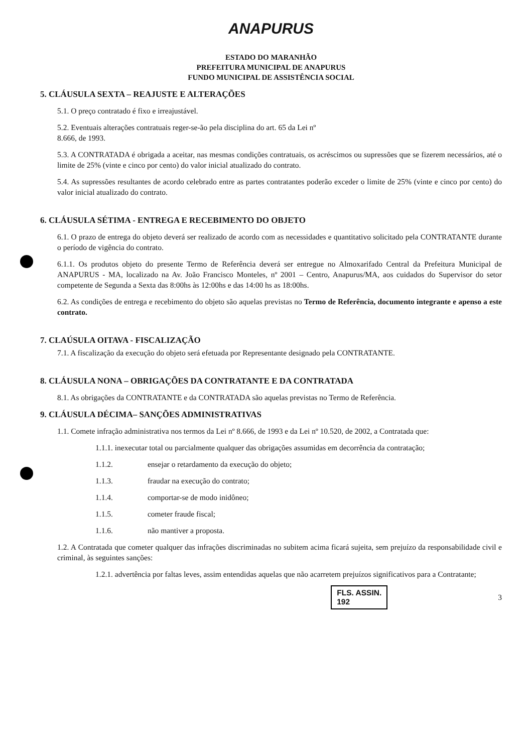ANAPURUS
ESTADO DO MARANHÃO
PREFEITURA MUNICIPAL DE ANAPURUS
FUNDO MUNICIPAL DE ASSISTÊNCIA SOCIAL
5. CLÁUSULA SEXTA – REAJUSTE E ALTERAÇÕES
5.1. O preço contratado é fixo e irreajustável.
5.2. Eventuais alterações contratuais reger-se-ão pela disciplina do art. 65 da Lei nº
8.666, de 1993.
5.3. A CONTRATADA é obrigada a aceitar, nas mesmas condições contratuais, os acréscimos ou supressões que se fizerem necessários, até o limite de 25% (vinte e cinco por cento) do valor inicial atualizado do contrato.
5.4. As supressões resultantes de acordo celebrado entre as partes contratantes poderão exceder o limite de 25% (vinte e cinco por cento) do valor inicial atualizado do contrato.
6. CLÁUSULA SÉTIMA - ENTREGA E RECEBIMENTO DO OBJETO
6.1. O prazo de entrega do objeto deverá ser realizado de acordo com as necessidades e quantitativo solicitado pela CONTRATANTE durante o período de vigência do contrato.
6.1.1. Os produtos objeto do presente Termo de Referência deverá ser entregue no Almoxarifado Central da Prefeitura Municipal de ANAPURUS - MA, localizado na Av. João Francisco Monteles, nº 2001 – Centro, Anapurus/MA, aos cuidados do Supervisor do setor competente de Segunda a Sexta das 8:00hs às 12:00hs e das 14:00 hs as 18:00hs.
6.2. As condições de entrega e recebimento do objeto são aquelas previstas no Termo de Referência, documento integrante e apenso a este contrato.
7. CLAÚSULA OITAVA - FISCALIZAÇÃO
7.1. A fiscalização da execução do objeto será efetuada por Representante designado pela CONTRATANTE.
8. CLÁUSULA NONA – OBRIGAÇÕES DA CONTRATANTE E DA CONTRATADA
8.1. As obrigações da CONTRATANTE e da CONTRATADA são aquelas previstas no Termo de Referência.
9. CLÁUSULA DÉCIMA– SANÇÕES ADMINISTRATIVAS
1.1. Comete infração administrativa nos termos da Lei nº 8.666, de 1993 e da Lei nº 10.520, de 2002, a Contratada que:
1.1.1. inexecutar total ou parcialmente qualquer das obrigações assumidas em decorrência da contratação;
1.1.2. ensejar o retardamento da execução do objeto;
1.1.3. fraudar na execução do contrato;
1.1.4. comportar-se de modo inidôneo;
1.1.5. cometer fraude fiscal;
1.1.6. não mantiver a proposta.
1.2. A Contratada que cometer qualquer das infrações discriminadas no subitem acima ficará sujeita, sem prejuízo da responsabilidade civil e criminal, às seguintes sanções:
1.2.1. advertência por faltas leves, assim entendidas aquelas que não acarretem prejuízos significativos para a Contratante;
FLS. ASSIN.
192
3